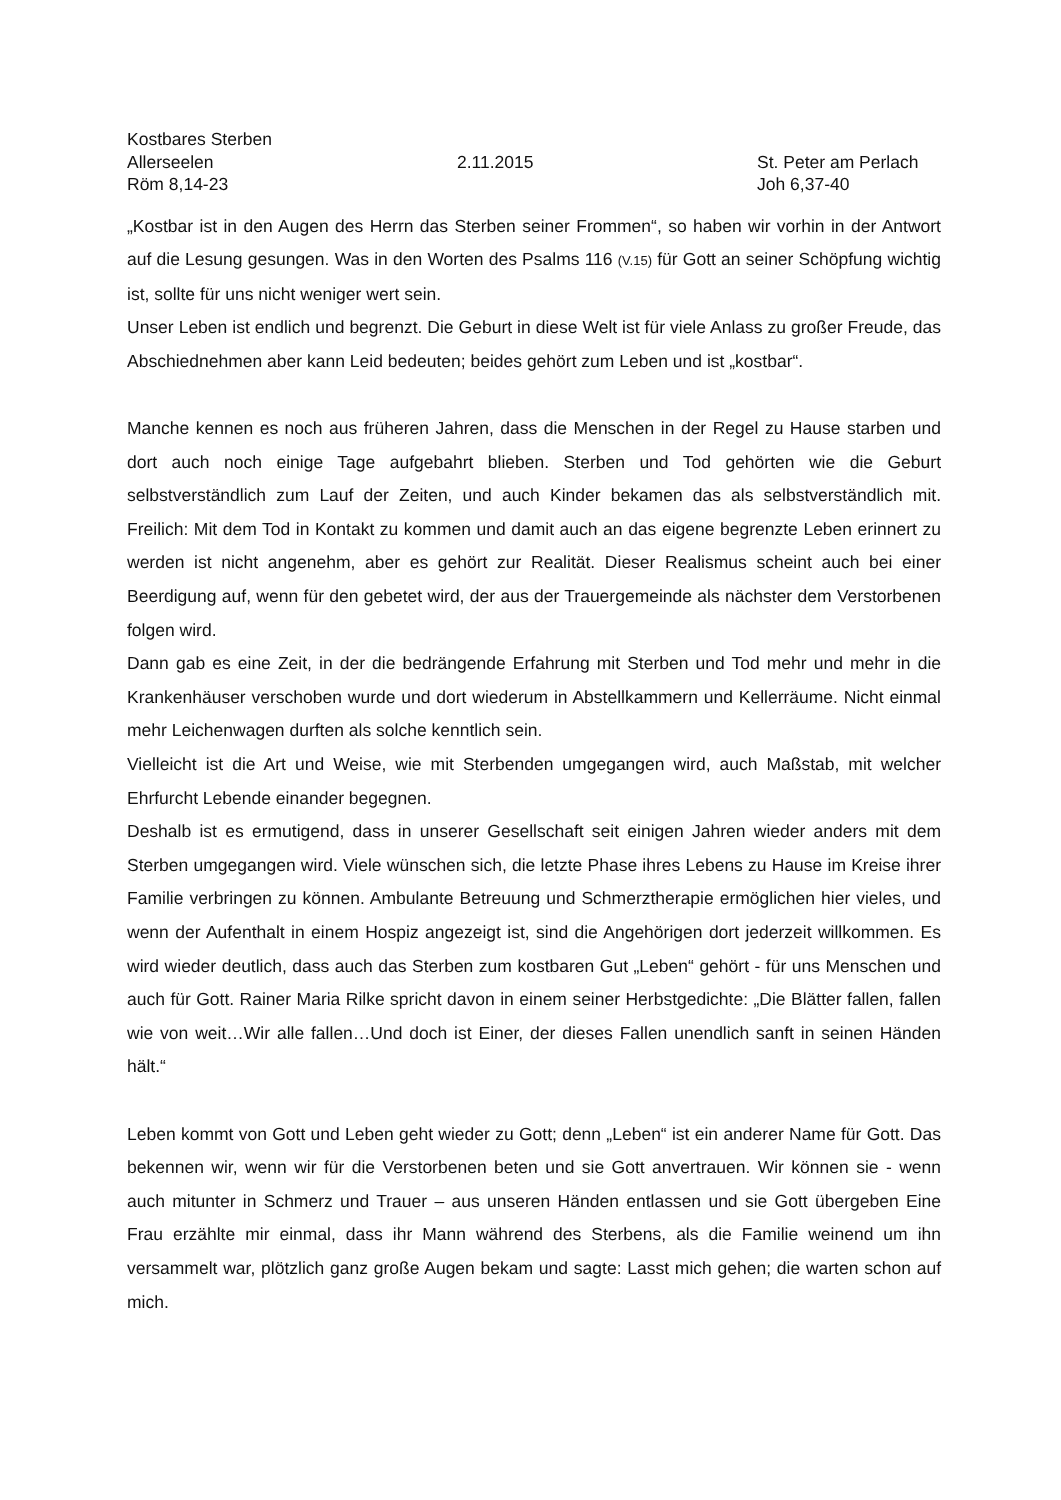Kostbares Sterben
Allerseelen 2.11.2015 St. Peter am Perlach
Röm 8,14-23 Joh 6,37-40
„Kostbar ist in den Augen des Herrn das Sterben seiner Frommen“, so haben wir vorhin in der Antwort auf die Lesung gesungen. Was in den Worten des Psalms 116 (V.15) für Gott an seiner Schöpfung wichtig ist, sollte für uns nicht weniger wert sein.
Unser Leben ist endlich und begrenzt. Die Geburt in diese Welt ist für viele Anlass zu großer Freude, das Abschiednehmen aber kann Leid bedeuten; beides gehört zum Leben und ist „kostbar“.
Manche kennen es noch aus früheren Jahren, dass die Menschen in der Regel zu Hause starben und dort auch noch einige Tage aufgebahrt blieben. Sterben und Tod gehörten wie die Geburt selbstverständlich zum Lauf der Zeiten, und auch Kinder bekamen das als selbstverständlich mit. Freilich: Mit dem Tod in Kontakt zu kommen und damit auch an das eigene begrenzte Leben erinnert zu werden ist nicht angenehm, aber es gehört zur Realität. Dieser Realismus scheint auch bei einer Beerdigung auf, wenn für den gebetet wird, der aus der Trauergemeinde als nächster dem Verstorbenen folgen wird.
Dann gab es eine Zeit, in der die bedrängende Erfahrung mit Sterben und Tod mehr und mehr in die Krankenhäuser verschoben wurde und dort wiederum in Abstellkammern und Kellerräume. Nicht einmal mehr Leichenwagen durften als solche kenntlich sein.
Vielleicht ist die Art und Weise, wie mit Sterbenden umgegangen wird, auch Maßstab, mit welcher Ehrfurcht Lebende einander begegnen.
Deshalb ist es ermutigend, dass in unserer Gesellschaft seit einigen Jahren wieder anders mit dem Sterben umgegangen wird. Viele wünschen sich, die letzte Phase ihres Lebens zu Hause im Kreise ihrer Familie verbringen zu können. Ambulante Betreuung und Schmerztherapie ermöglichen hier vieles, und wenn der Aufenthalt in einem Hospiz angezeigt ist, sind die Angehörigen dort jederzeit willkommen. Es wird wieder deutlich, dass auch das Sterben zum kostbaren Gut „Leben“ gehört - für uns Menschen und auch für Gott. Rainer Maria Rilke spricht davon in einem seiner Herbstgedichte: „Die Blätter fallen, fallen wie von weit…Wir alle fallen…Und doch ist Einer, der dieses Fallen unendlich sanft in seinen Händen hält.“
Leben kommt von Gott und Leben geht wieder zu Gott; denn „Leben“ ist ein anderer Name für Gott. Das bekennen wir, wenn wir für die Verstorbenen beten und sie Gott anvertrauen. Wir können sie - wenn auch mitunter in Schmerz und Trauer – aus unseren Händen entlassen und sie Gott übergeben Eine Frau erzählte mir einmal, dass ihr Mann während des Sterbens, als die Familie weinend um ihn versammelt war, plötzlich ganz große Augen bekam und sagte: Lasst mich gehen; die warten schon auf mich.